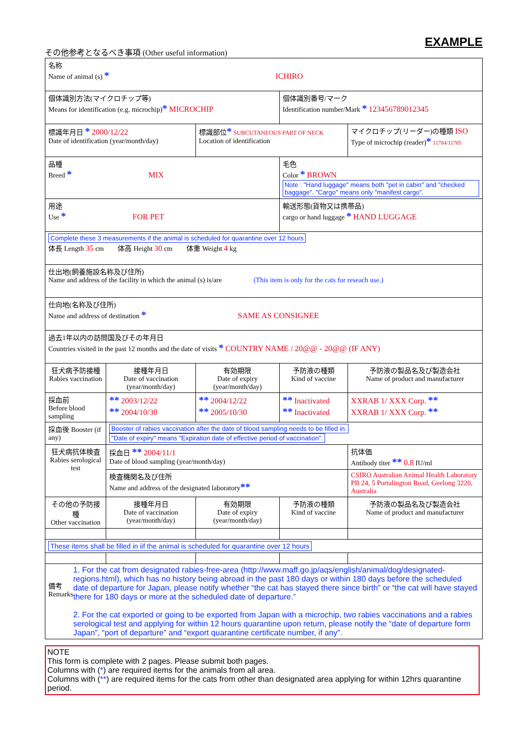EXAMPLE
その他参考となるべき事項 (Other useful information)
| 名称 Name of animal (s) * ICHIRO | | | | |
| 個体識別方法(マイクロチップ等) Means for identification (e.g. microchip) * MICROCHIP | | | 個体識別番号/マーク Identification number/Mark * 123456789012345 | |
| 標識年月日 * 2000/12/22 Date of identification (year/month/day) | | 標識部位 * SUBCUTANEOUS PART OF NECK Location of identification | | マイクロチップ(リーダー)の種類 ISO Type of microchip (reader) * 11784/11785 |
| 品種 Breed * MIX | | | 毛色 Color * BROWN Note : "Hand luggage" means both "pet in cabin" and "checked baggage". "Cargo" means only "manifest cargo". | |
| 用途 Use * FOR PET | | | 輸送形態(貨物又は携帯品) cargo or hand luggage * HAND LUGGAGE | |
| Complete these 3 measurements if the animal is scheduled for quarantine over 12 hours 体長 Length 35 cm 体高 Height 30 cm 体重 Weight 4 kg | | | | |
| 仕出地(飼養施設名称及び住所) Name and address of the facility in which the animal (s) is/are (This item is only for the cats for reseach use.) | | | | |
| 仕向地(名称及び住所) Name and address of destination * SAME AS CONSIGNEE | | | | |
| 過去1年以内の訪問国及びその年月日 Countries visited in the past 12 months and the date of visits * COUNTRY NAME / 20@@ - 20@@ (IF ANY) | | | | |
| 狂犬病予防接種 Rabies vaccination | 接種年月日 Date of vaccination (year/month/day) | 有効期限 Date of expiry (year/month/day) | 予防液の種類 Kind of vaccine | 予防液の製品名及び製造会社 Name of product and manufacturer |
| 採血前 Before blood sampling | ** 2003/12/22 ** 2004/10/30 | ** 2004/12/22 ** 2005/10/30 | ** Inactivated ** Inactivated | XXRAB 1/ XXX Corp. ** XXRAB 1/ XXX Corp. ** |
| 採血後 Booster (if any) | Booster of rabies vaccination after the date of blood sampling needs to be filled in. "Date of expiry" means "Expiration date of effective period of vaccination". | | | |
| 狂犬病抗体検査 Rabies serological test | 採血日 ** 2004/11/1 Date of blood sampling (year/month/day) | | | 抗体価 Antibody titer ** 0.8 IU/ml |
| | 検査機関名及び住所 Name and address of the designated laboratory ** | | | CSIRO Australian Animal Health Laboratory PB 24, 5 Portalington Road, Geelong 3220, Australia |
| その他の予防接種 Other vaccination | 接種年月日 Date of vaccination (year/month/day) | 有効期限 Date of expiry (year/month/day) | 予防液の種類 Kind of vaccine | 予防液の製品名及び製造会社 Name of product and manufacturer |
| These items shall be filled in iif the animal is scheduled for quarantine over 12 hours | | | | |
| 備考 Remarks 1. For the cat from designated rabies-free-area (http://www.maff.go.jp/aqs/english/animal/dog/designated-regions.html), which has no history being abroad in the past 180 days or within 180 days before the scheduled date of departure for Japan, please notify whether “the cat has stayed there since birth” or “the cat will have stayed there for 180 days or more at the scheduled date of departure.” 2. For the cat exported or going to be exported from Japan with a microchip, two rabies vaccinations and a rabies serological test and applying for within 12 hours quarantine upon return, please notify the “date of departure form Japan”, “port of departure” and “export quarantine certificate number, if any”. | | | | |
NOTE
This form is complete with 2 pages. Please submit both pages.
Columns with (*) are required items for the animals from all area.
Columns with (**) are required items for the cats from other than designated area applying for within 12hrs quarantine period.